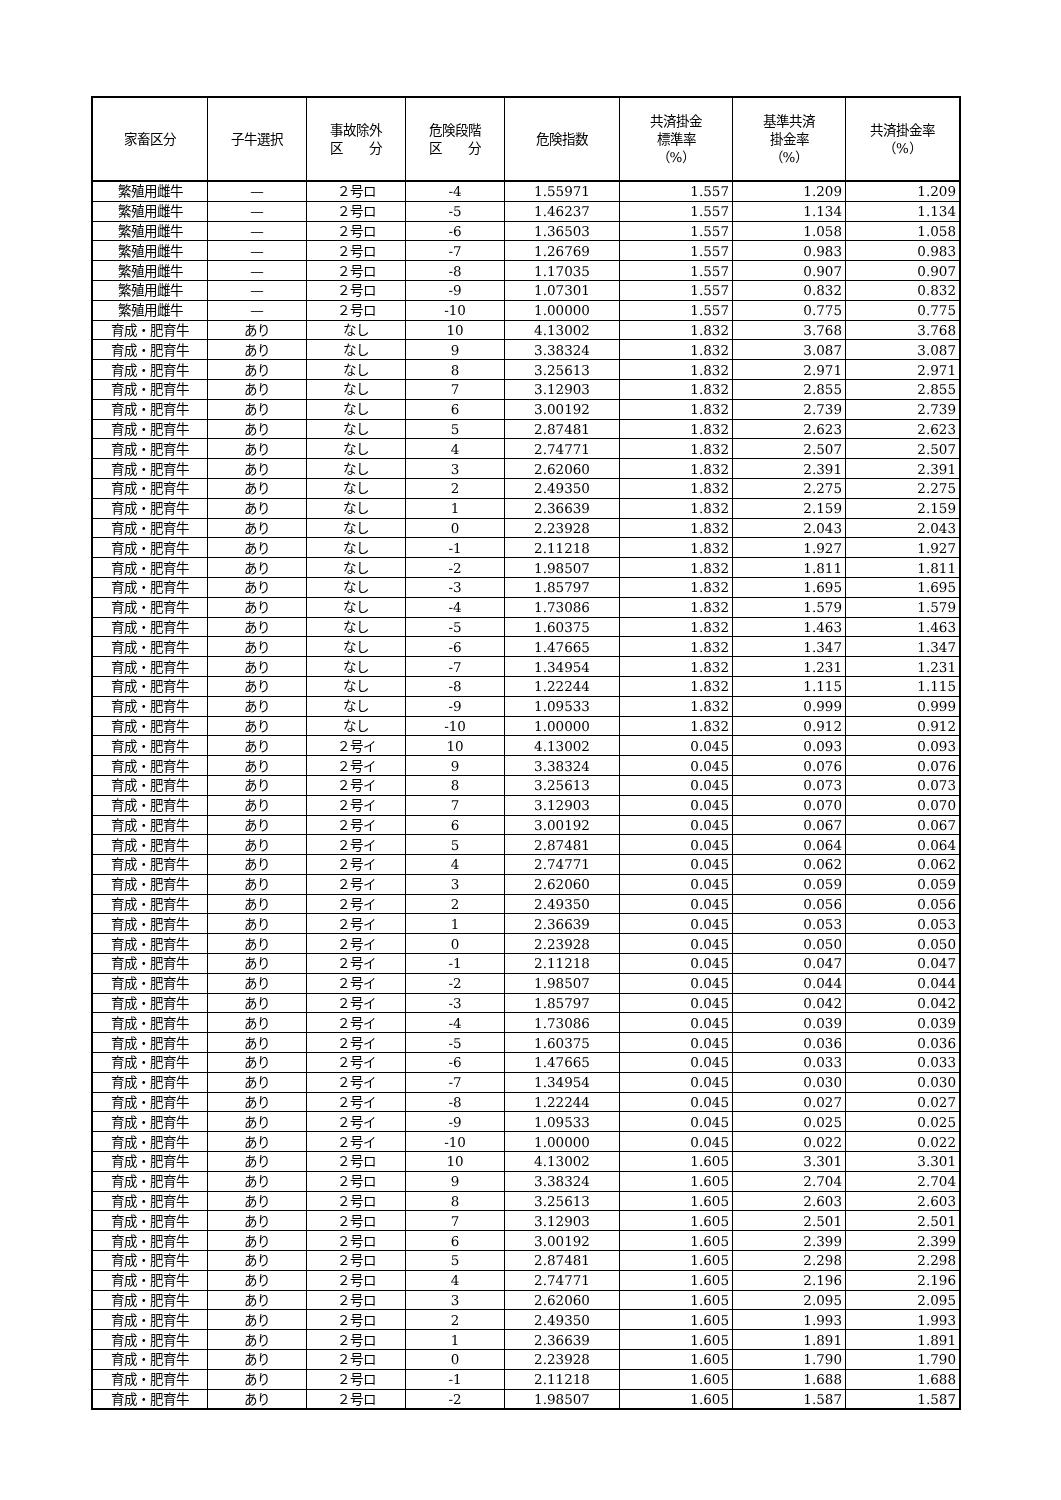| 家畜区分 | 子牛選択 | 事故除外 区 分 | 危険段階 区 分 | 危険指数 | 共済掛金 標準率 （%） | 基準共済 掛金率 （%） | 共済掛金率 （%） |
| --- | --- | --- | --- | --- | --- | --- | --- |
| 繁殖用雌牛 | — | ２号ロ | -4 | 1.55971 | 1.557 | 1.209 | 1.209 |
| 繁殖用雌牛 | — | ２号ロ | -5 | 1.46237 | 1.557 | 1.134 | 1.134 |
| 繁殖用雌牛 | — | ２号ロ | -6 | 1.36503 | 1.557 | 1.058 | 1.058 |
| 繁殖用雌牛 | — | ２号ロ | -7 | 1.26769 | 1.557 | 0.983 | 0.983 |
| 繁殖用雌牛 | — | ２号ロ | -8 | 1.17035 | 1.557 | 0.907 | 0.907 |
| 繁殖用雌牛 | — | ２号ロ | -9 | 1.07301 | 1.557 | 0.832 | 0.832 |
| 繁殖用雌牛 | — | ２号ロ | -10 | 1.00000 | 1.557 | 0.775 | 0.775 |
| 育成・肥育牛 | あり | なし | 10 | 4.13002 | 1.832 | 3.768 | 3.768 |
| 育成・肥育牛 | あり | なし | 9 | 3.38324 | 1.832 | 3.087 | 3.087 |
| 育成・肥育牛 | あり | なし | 8 | 3.25613 | 1.832 | 2.971 | 2.971 |
| 育成・肥育牛 | あり | なし | 7 | 3.12903 | 1.832 | 2.855 | 2.855 |
| 育成・肥育牛 | あり | なし | 6 | 3.00192 | 1.832 | 2.739 | 2.739 |
| 育成・肥育牛 | あり | なし | 5 | 2.87481 | 1.832 | 2.623 | 2.623 |
| 育成・肥育牛 | あり | なし | 4 | 2.74771 | 1.832 | 2.507 | 2.507 |
| 育成・肥育牛 | あり | なし | 3 | 2.62060 | 1.832 | 2.391 | 2.391 |
| 育成・肥育牛 | あり | なし | 2 | 2.49350 | 1.832 | 2.275 | 2.275 |
| 育成・肥育牛 | あり | なし | 1 | 2.36639 | 1.832 | 2.159 | 2.159 |
| 育成・肥育牛 | あり | なし | 0 | 2.23928 | 1.832 | 2.043 | 2.043 |
| 育成・肥育牛 | あり | なし | -1 | 2.11218 | 1.832 | 1.927 | 1.927 |
| 育成・肥育牛 | あり | なし | -2 | 1.98507 | 1.832 | 1.811 | 1.811 |
| 育成・肥育牛 | あり | なし | -3 | 1.85797 | 1.832 | 1.695 | 1.695 |
| 育成・肥育牛 | あり | なし | -4 | 1.73086 | 1.832 | 1.579 | 1.579 |
| 育成・肥育牛 | あり | なし | -5 | 1.60375 | 1.832 | 1.463 | 1.463 |
| 育成・肥育牛 | あり | なし | -6 | 1.47665 | 1.832 | 1.347 | 1.347 |
| 育成・肥育牛 | あり | なし | -7 | 1.34954 | 1.832 | 1.231 | 1.231 |
| 育成・肥育牛 | あり | なし | -8 | 1.22244 | 1.832 | 1.115 | 1.115 |
| 育成・肥育牛 | あり | なし | -9 | 1.09533 | 1.832 | 0.999 | 0.999 |
| 育成・肥育牛 | あり | なし | -10 | 1.00000 | 1.832 | 0.912 | 0.912 |
| 育成・肥育牛 | あり | ２号イ | 10 | 4.13002 | 0.045 | 0.093 | 0.093 |
| 育成・肥育牛 | あり | ２号イ | 9 | 3.38324 | 0.045 | 0.076 | 0.076 |
| 育成・肥育牛 | あり | ２号イ | 8 | 3.25613 | 0.045 | 0.073 | 0.073 |
| 育成・肥育牛 | あり | ２号イ | 7 | 3.12903 | 0.045 | 0.070 | 0.070 |
| 育成・肥育牛 | あり | ２号イ | 6 | 3.00192 | 0.045 | 0.067 | 0.067 |
| 育成・肥育牛 | あり | ２号イ | 5 | 2.87481 | 0.045 | 0.064 | 0.064 |
| 育成・肥育牛 | あり | ２号イ | 4 | 2.74771 | 0.045 | 0.062 | 0.062 |
| 育成・肥育牛 | あり | ２号イ | 3 | 2.62060 | 0.045 | 0.059 | 0.059 |
| 育成・肥育牛 | あり | ２号イ | 2 | 2.49350 | 0.045 | 0.056 | 0.056 |
| 育成・肥育牛 | あり | ２号イ | 1 | 2.36639 | 0.045 | 0.053 | 0.053 |
| 育成・肥育牛 | あり | ２号イ | 0 | 2.23928 | 0.045 | 0.050 | 0.050 |
| 育成・肥育牛 | あり | ２号イ | -1 | 2.11218 | 0.045 | 0.047 | 0.047 |
| 育成・肥育牛 | あり | ２号イ | -2 | 1.98507 | 0.045 | 0.044 | 0.044 |
| 育成・肥育牛 | あり | ２号イ | -3 | 1.85797 | 0.045 | 0.042 | 0.042 |
| 育成・肥育牛 | あり | ２号イ | -4 | 1.73086 | 0.045 | 0.039 | 0.039 |
| 育成・肥育牛 | あり | ２号イ | -5 | 1.60375 | 0.045 | 0.036 | 0.036 |
| 育成・肥育牛 | あり | ２号イ | -6 | 1.47665 | 0.045 | 0.033 | 0.033 |
| 育成・肥育牛 | あり | ２号イ | -7 | 1.34954 | 0.045 | 0.030 | 0.030 |
| 育成・肥育牛 | あり | ２号イ | -8 | 1.22244 | 0.045 | 0.027 | 0.027 |
| 育成・肥育牛 | あり | ２号イ | -9 | 1.09533 | 0.045 | 0.025 | 0.025 |
| 育成・肥育牛 | あり | ２号イ | -10 | 1.00000 | 0.045 | 0.022 | 0.022 |
| 育成・肥育牛 | あり | ２号ロ | 10 | 4.13002 | 1.605 | 3.301 | 3.301 |
| 育成・肥育牛 | あり | ２号ロ | 9 | 3.38324 | 1.605 | 2.704 | 2.704 |
| 育成・肥育牛 | あり | ２号ロ | 8 | 3.25613 | 1.605 | 2.603 | 2.603 |
| 育成・肥育牛 | あり | ２号ロ | 7 | 3.12903 | 1.605 | 2.501 | 2.501 |
| 育成・肥育牛 | あり | ２号ロ | 6 | 3.00192 | 1.605 | 2.399 | 2.399 |
| 育成・肥育牛 | あり | ２号ロ | 5 | 2.87481 | 1.605 | 2.298 | 2.298 |
| 育成・肥育牛 | あり | ２号ロ | 4 | 2.74771 | 1.605 | 2.196 | 2.196 |
| 育成・肥育牛 | あり | ２号ロ | 3 | 2.62060 | 1.605 | 2.095 | 2.095 |
| 育成・肥育牛 | あり | ２号ロ | 2 | 2.49350 | 1.605 | 1.993 | 1.993 |
| 育成・肥育牛 | あり | ２号ロ | 1 | 2.36639 | 1.605 | 1.891 | 1.891 |
| 育成・肥育牛 | あり | ２号ロ | 0 | 2.23928 | 1.605 | 1.790 | 1.790 |
| 育成・肥育牛 | あり | ２号ロ | -1 | 2.11218 | 1.605 | 1.688 | 1.688 |
| 育成・肥育牛 | あり | ２号ロ | -2 | 1.98507 | 1.605 | 1.587 | 1.587 |